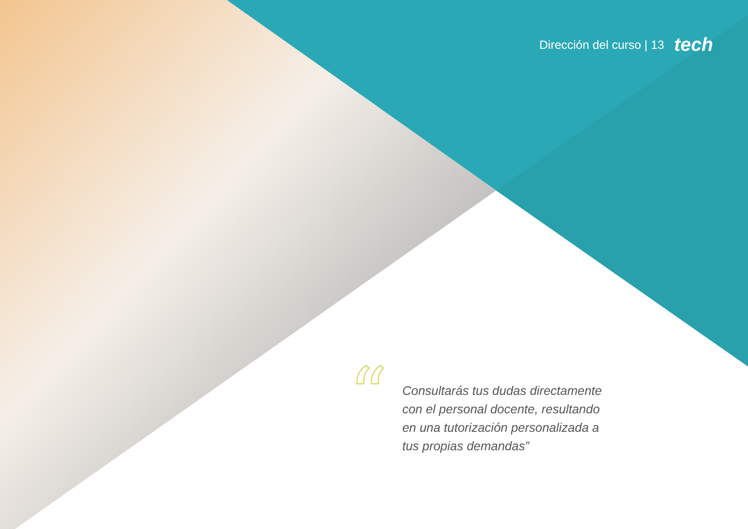Dirección del curso | 13 tech
“
Consultarás tus dudas directamente con el personal docente, resultando en una tutorización personalizada a tus propias demandas”